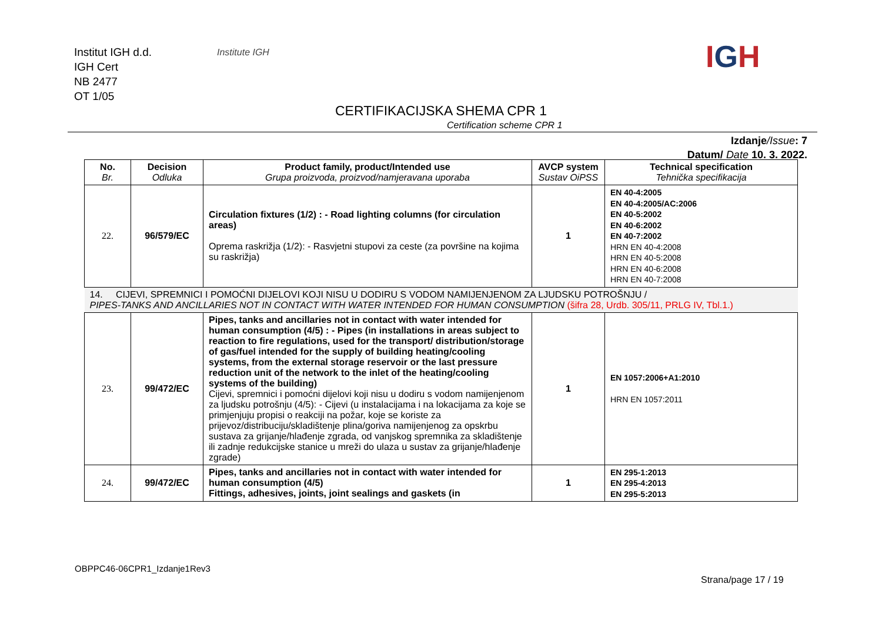Institut IGH d.d.
IGH Cert
NB 2477
OT 1/05
Institute IGH IGH
CERTIFIKACIJSKA SHEMA CPR 1
Certification scheme CPR 1
Izdanje/Issue: 7
Datum/ Date 10. 3. 2022.
| No. Br. | Decision Odluka | Product family, product/Intended use Grupa proizvoda, proizvod/namjeravana uporaba | AVCP system Sustav OiPSS | Technical specification Tehnička specifikacija |
| --- | --- | --- | --- | --- |
| 22. | 96/579/EC | Circulation fixtures (1/2) : - Road lighting columns (for circulation areas) Oprema raskrižja (1/2): - Rasvjetni stupovi za ceste (za površine na kojima su raskrižja) | 1 | EN 40-4:2005 EN 40-4:2005/AC:2006 EN 40-5:2002 EN 40-6:2002 EN 40-7:2002 HRN EN 40-4:2008 HRN EN 40-5:2008 HRN EN 40-6:2008 HRN EN 40-7:2008 |
| 14. CIJEVI, SPREMNICI I POMOĆNI DIJELOVI KOJI NISU U DODIRU S VODOM NAMIJENJENOM ZA LJUDSKU POTROŠNJU / PIPES-TANKS AND ANCILLARIES NOT IN CONTACT WITH WATER INTENDED FOR HUMAN CONSUMPTION (šifra 28, Urdb. 305/11, PRLG IV, Tbl.1.) | | | | |
| 23. | 99/472/EC | Pipes, tanks and ancillaries not in contact with water intended for human consumption (4/5) : - Pipes (in installations in areas subject to reaction to fire regulations, used for the transport/ distribution/storage of gas/fuel intended for the supply of building heating/cooling systems, from the external storage reservoir or the last pressure reduction unit of the network to the inlet of the heating/cooling systems of the building) Cijevi, spremnici i pomoćni dijelovi koji nisu u dodiru s vodom namijenjenom za ljudsku potrošnju (4/5): - Cijevi (u instalacijama i na lokacijama za koje se primjenjuju propisi o reakciji na požar, koje se koriste za prijevoz/distribuciju/skladištenje plina/goriva namijenjenog za opskrbu sustava za grijanje/hlađenje zgrada, od vanjskog spremnika za skladištenje ili zadnje redukcijske stanice u mreži do ulaza u sustav za grijanje/hlađenje zgrade) | 1 | EN 1057:2006+A1:2010 HRN EN 1057:2011 |
| 24. | 99/472/EC | Pipes, tanks and ancillaries not in contact with water intended for human consumption (4/5) Fittings, adhesives, joints, joint sealings and gaskets (in | 1 | EN 295-1:2013 EN 295-4:2013 EN 295-5:2013 |
OBPPC46-06CPR1_Izdanje1Rev3
Strana/page 17 / 19